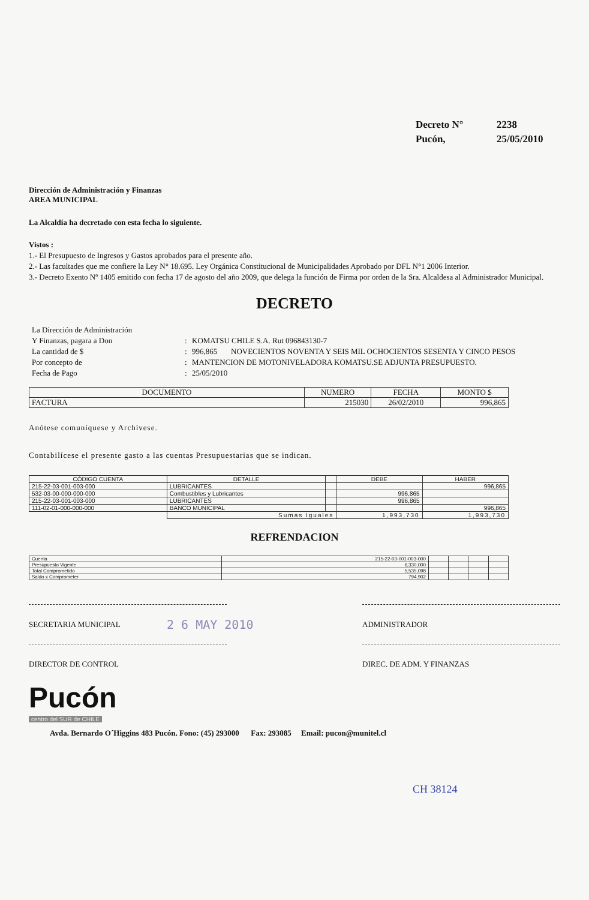Decreto N° 2238
Pucón, 25/05/2010
Dirección de Administración y Finanzas
AREA MUNICIPAL
La Alcaldía ha decretado con esta fecha lo siguiente.
Vistos :
1.- El Presupuesto de Ingresos y Gastos aprobados para el presente año.
2.- Las facultades que me confiere la Ley N° 18.695. Ley Orgánica Constitucional de Municipalidades Aprobado por DFL N°1 2006 Interior.
3.- Decreto Exento Nº 1405 emitido con fecha 17 de agosto del año 2009, que delega la función de Firma por orden de la Sra. Alcaldesa al Administrador Municipal.
DECRETO
La Dirección de Administración
Y Finanzas, pagara a Don
:
KOMATSU CHILE S.A. Rut 096843130-7
La cantidad de $
:
996,865 NOVECIENTOS NOVENTA Y SEIS MIL OCHOCIENTOS SESENTA Y CINCO PESOS
Por concepto de
:
MANTENCION DE MOTONIVELADORA KOMATSU.SE ADJUNTA PRESUPUESTO.
Fecha de Pago
:
25/05/2010
| DOCUMENTO | NUMERO | FECHA | MONTO $ |
| --- | --- | --- | --- |
| FACTURA | 215030 | 26/02/2010 | 996,865 |
Anótese comuníquese y Archívese.
Contabilícese el presente gasto a las cuentas Presupuestarias que se indican.
| CÓDIGO CUENTA | DETALLE | | DEBE | HABER |
| --- | --- | --- | --- | --- |
| 215-22-03-001-003-000 | LUBRICANTES | | | 996,865 |
| 532-03-00-000-000-000 | Combustibles y Lubricantes | | 996,865 | |
| 215-22-03-001-003-000 | LUBRICANTES | | 996,865 | |
| 111-02-01-000-000-000 | BANCO MUNICIPAL | | | 996,865 |
| | Sumas Iguales | | 1,993,730 | 1,993,730 |
REFRENDACION
| Cuenta | 215-22-03-001-003-000 | | | | |
| Presupuesto Vigente | 6,330,000 | | | | |
| Total Comprometido | 5,535,098 | | | | |
| Saldo x Comprometer | 794,902 | | | | |
SECRETARIA MUNICIPAL ADMINISTRADOR
2 6 MAY 2010
DIRECTOR DE CONTROL DIREC. DE ADM. Y FINANZAS
Pucón
centro del SUR de CHILE
Avda. Bernardo O´Higgins 483 Pucón. Fono: (45) 293000 Fax: 293085 Email: pucon@munitel.cl
CH 38124